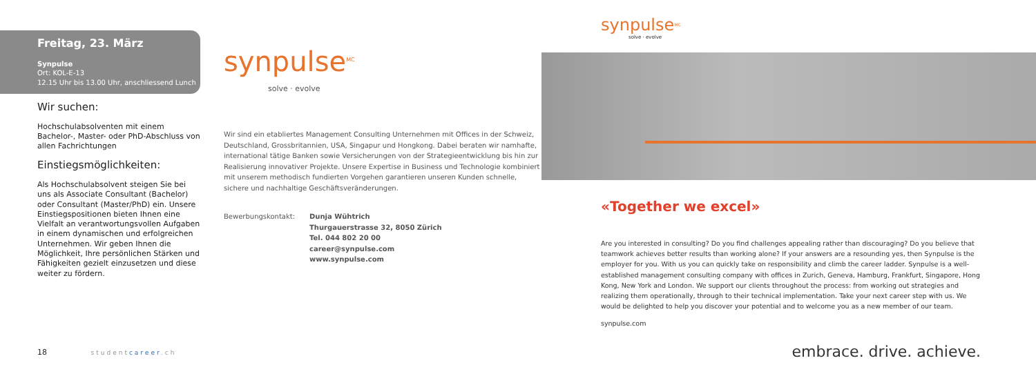Freitag, 23. März
Synpulse
Ort: KOL-E-13
12.15 Uhr bis 13.00 Uhr, anschliessend Lunch
Wir suchen:
Hochschulabsolventen mit einem Bachelor-, Master- oder PhD-Abschluss von allen Fach­richtungen
Einstiegsmöglichkeiten:
Als Hochschulabsolvent steigen Sie bei uns als Associate Consultant (Bachelor) oder Consultant (Master/PhD) ein. Unsere Einstiegspositionen bieten Ihnen eine Vielfalt an verantwortungs­vollen Aufgaben in einem dynamischen und erfolgreichen Unternehmen. Wir geben Ihnen die Möglichkeit, Ihre persönlichen Stärken und Fähigkeiten gezielt einzusetzen und diese weiter zu fördern.
18 studentcareer.ch
synpulse<sup>MC</sup>
solve · evolve
Wir sind ein etabliertes Management Consulting Unternehmen mit Offices in der Schweiz, Deutschland, Grossbritannien, USA, Singapur und Hongkong. Dabei beraten wir namhafte, international tätige Banken sowie Versicherun­gen von der Strategieentwicklung bis hin zur Realisierung innovativer Projekte. Unsere Expertise in Business und Technologie kombiniert mit unserem metho­disch fundierten Vorgehen garantieren unseren Kunden schnelle, sichere und nachhaltige Geschäftsveränderungen.
Bewerbungskontakt: Dunja Wühtrich
Thurgauerstrasse 32, 8050 Zürich
Tel. 044 802 20 00
career@synpulse.com
www.synpulse.com
synpulse<sup>MC</sup>
solve · evolve
«Together we excel»
Are you interested in consulting? Do you find challenges appealing rather than discouraging? Do you believe that teamwork achieves better results than working alone? If your answers are a resounding yes, then Synpulse is the employer for you. With us you can quickly take on responsibility and climb the career ladder. Synpulse is a well-established management consulting company with offices in Zurich, Geneva, Hamburg, Frankfurt, Singapore, Hong Kong, New York and London. We support our clients throughout the process: from working out strategies and realizing them operationally, through to their technical implementation. Take your next career step with us. We would be delighted to help you discover your potential and to welcome you as a new member of our team.
synpulse.com
embrace. drive. achieve.